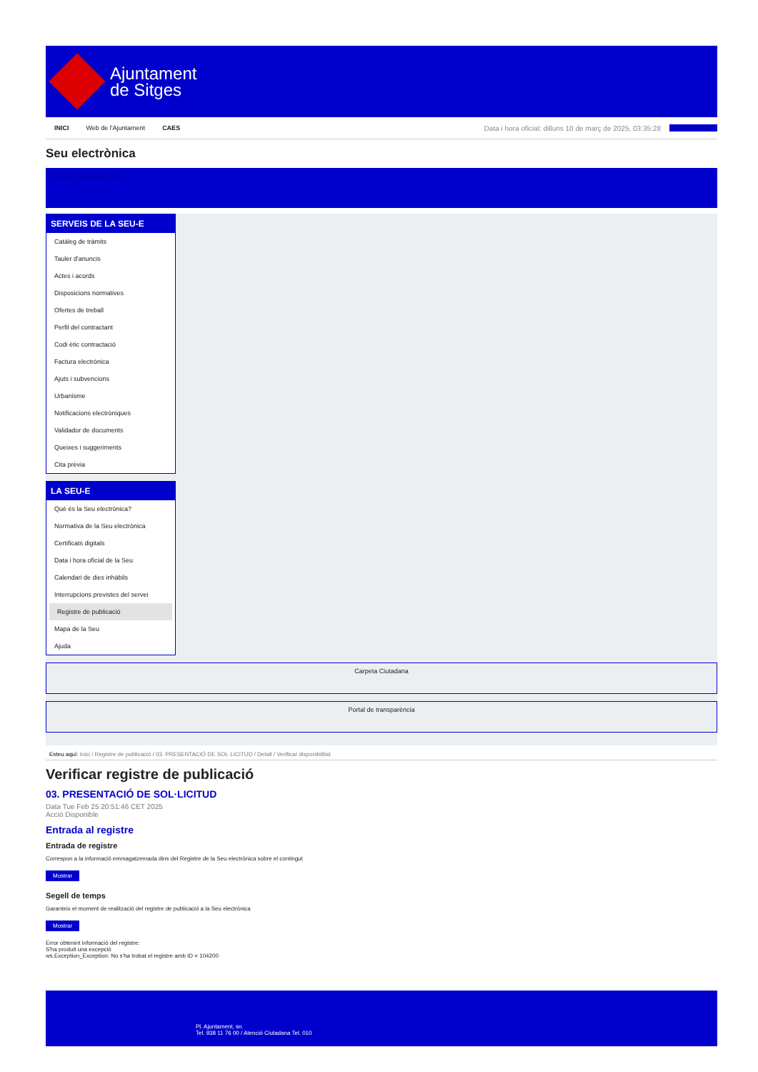Ajuntament
de Sitges
INICI Web de l'Ajuntament CAES Data i hora oficial: dilluns 10 de març de 2025, 03:35:28 Directorios
Seu electrònica
Obtenir còpia autèntica
SERVEIS DE LA SEU-E
Catàleg de tràmits
Tauler d'anuncis
Actes i acords
Disposicions normatives
Ofertes de treball
Perfil del contractant
Codi ètic contractació
Factura electrònica
Ajuts i subvencions
Urbanisme
Notificacions electròniques
Validador de documents
Queixes i suggeriments
Cita prèvia
LA SEU-E
Què és la Seu electrònica?
Normativa de la Seu electrònica
Certificats digitals
Data i hora oficial de la Seu
Calendari de dies inhàbils
Interrupcions previstes del servei
Registre de publicació
Mapa de la Seu
Ajuda
Carpeta Ciutadana
Portal de transparència
Esteu aquí: Inici / Registre de publicació / 03. PRESENTACIÓ DE SOL·LICITUD / Detall / Verificar disponibilitat
Verificar registre de publicació
03. PRESENTACIÓ DE SOL·LICITUD
Data Tue Feb 25 20:51:46 CET 2025
Acció Disponible
Entrada al registre
Entrada de registre
Correspon a la informació emmagatzemada dins del Registre de la Seu electrònica sobre el contingut
Mostrar
Segell de temps
Garanteix el moment de realització del registre de publicació a la Seu electrònica
Mostrar
Error obtenint informació del registre:
S'ha produit una excepció
ws.Exception_Exception: No s'ha trobat el registre amb ID = 104200
Pl. Ajuntament, sn.
Tel. 938 11 76 00 / Atenció Ciutadana Tel. 010